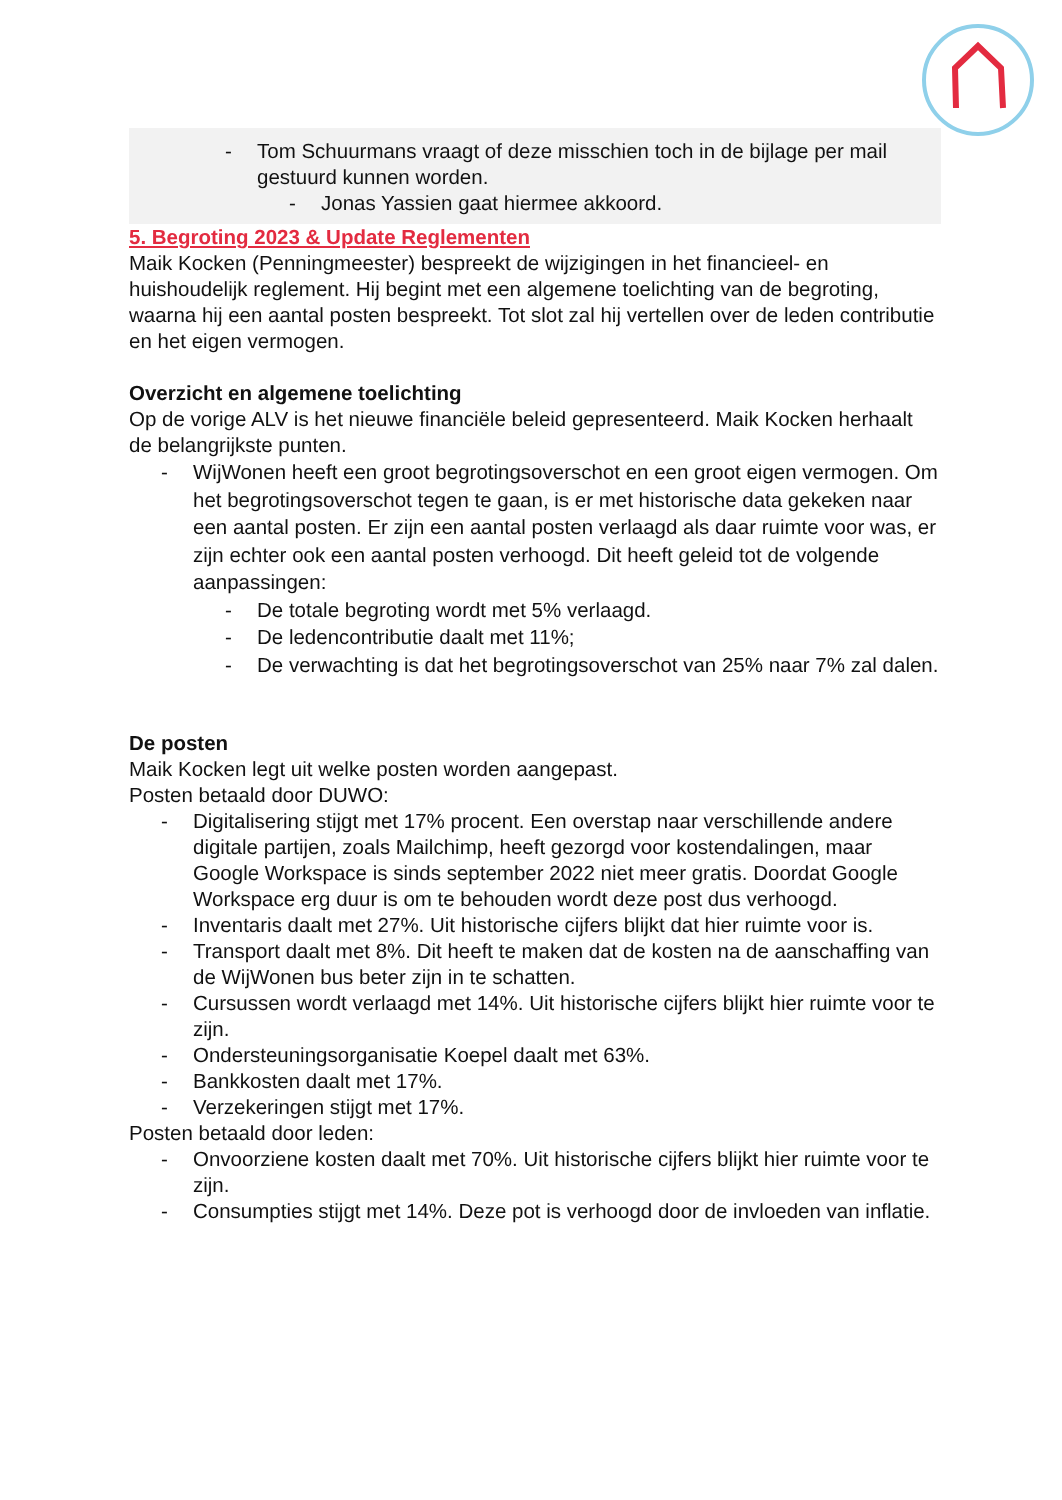- Tom Schuurmans vraagt of deze misschien toch in de bijlage per mail gestuurd kunnen worden.
- Jonas Yassien gaat hiermee akkoord.
5. Begroting 2023 & Update Reglementen
Maik Kocken (Penningmeester) bespreekt de wijzigingen in het financieel- en huishoudelijk reglement. Hij begint met een algemene toelichting van de begroting, waarna hij een aantal posten bespreekt. Tot slot zal hij vertellen over de leden contributie en het eigen vermogen.
Overzicht en algemene toelichting
Op de vorige ALV is het nieuwe financiële beleid gepresenteerd. Maik Kocken herhaalt de belangrijkste punten.
- WijWonen heeft een groot begrotingsoverschot en een groot eigen vermogen. Om het begrotingsoverschot tegen te gaan, is er met historische data gekeken naar een aantal posten. Er zijn een aantal posten verlaagd als daar ruimte voor was, er zijn echter ook een aantal posten verhoogd. Dit heeft geleid tot de volgende aanpassingen:
- De totale begroting wordt met 5% verlaagd.
- De ledencontributie daalt met 11%;
- De verwachting is dat het begrotingsoverschot van 25% naar 7% zal dalen.
De posten
Maik Kocken legt uit welke posten worden aangepast.
Posten betaald door DUWO:
- Digitalisering stijgt met 17% procent. Een overstap naar verschillende andere digitale partijen, zoals Mailchimp, heeft gezorgd voor kostendalingen, maar Google Workspace is sinds september 2022 niet meer gratis. Doordat Google Workspace erg duur is om te behouden wordt deze post dus verhoogd.
- Inventaris daalt met 27%. Uit historische cijfers blijkt dat hier ruimte voor is.
- Transport daalt met 8%. Dit heeft te maken dat de kosten na de aanschaffing van de WijWonen bus beter zijn in te schatten.
- Cursussen wordt verlaagd met 14%. Uit historische cijfers blijkt hier ruimte voor te zijn.
- Ondersteuningsorganisatie Koepel daalt met 63%.
- Bankkosten daalt met 17%.
- Verzekeringen stijgt met 17%.
Posten betaald door leden:
- Onvoorziene kosten daalt met 70%. Uit historische cijfers blijkt hier ruimte voor te zijn.
- Consumpties stijgt met 14%. Deze pot is verhoogd door de invloeden van inflatie.